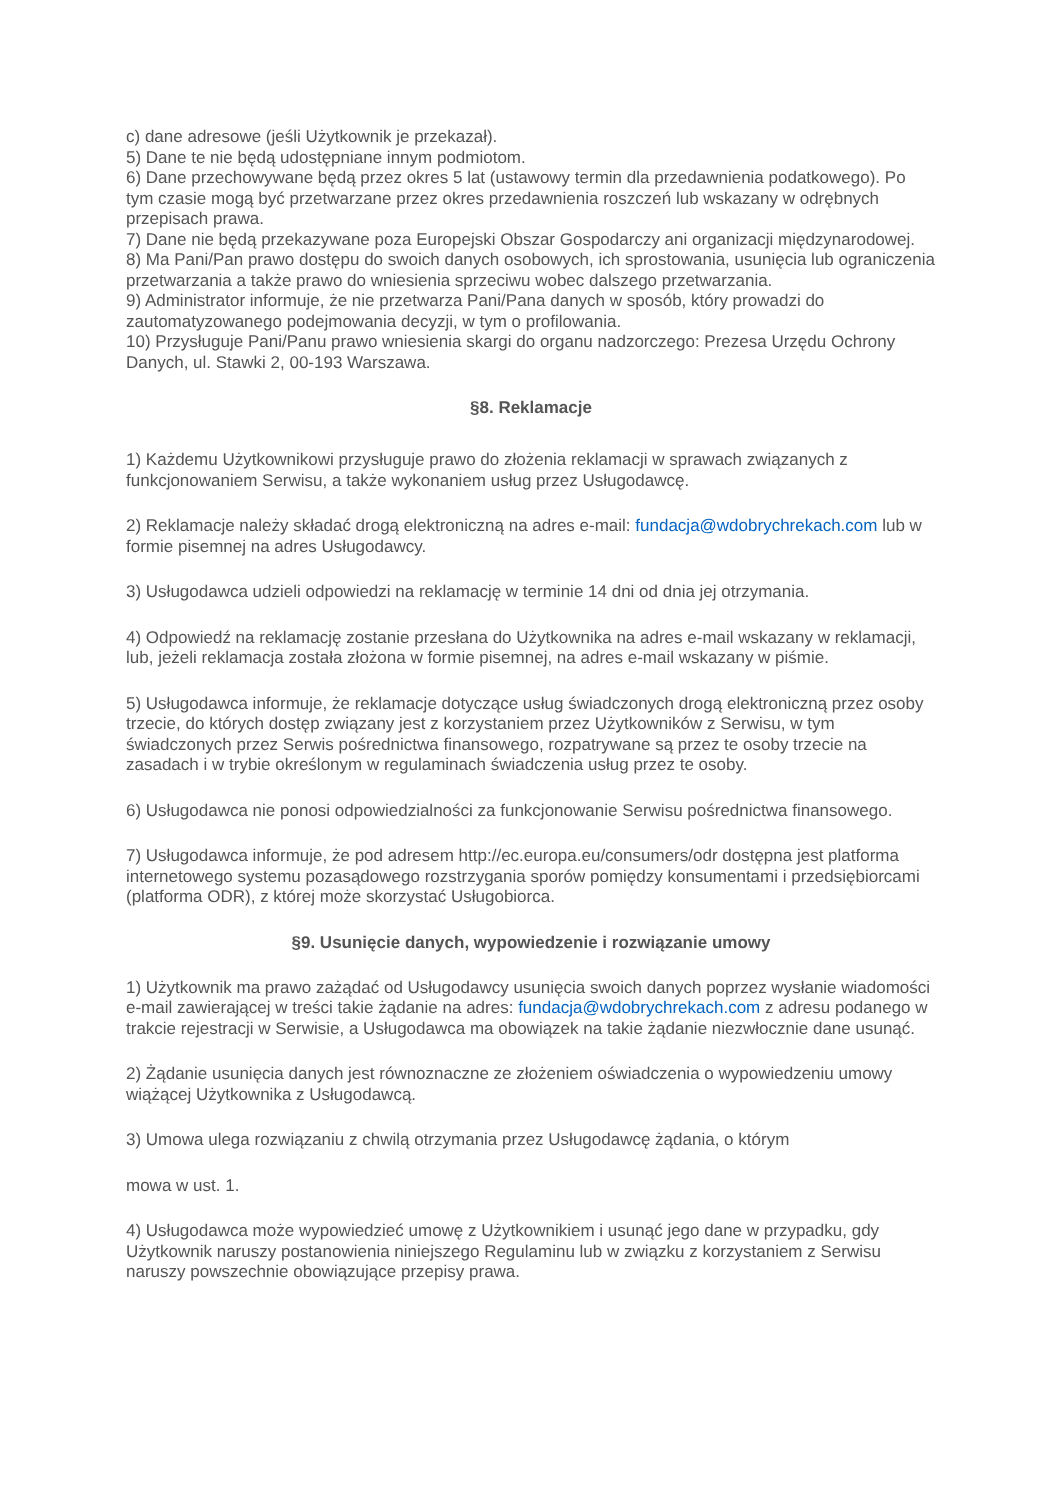c) dane adresowe (jeśli Użytkownik je przekazał).
5) Dane te nie będą udostępniane innym podmiotom.
6) Dane przechowywane będą przez okres 5 lat (ustawowy termin dla przedawnienia podatkowego). Po tym czasie mogą być przetwarzane przez okres przedawnienia roszczeń lub wskazany w odrębnych przepisach prawa.
7) Dane nie będą przekazywane poza Europejski Obszar Gospodarczy ani organizacji międzynarodowej.
8) Ma Pani/Pan prawo dostępu do swoich danych osobowych, ich sprostowania, usunięcia lub ograniczenia przetwarzania a także prawo do wniesienia sprzeciwu wobec dalszego przetwarzania.
9) Administrator informuje, że nie przetwarza Pani/Pana danych w sposób, który prowadzi do zautomatyzowanego podejmowania decyzji, w tym o profilowania.
10) Przysługuje Pani/Panu prawo wniesienia skargi do organu nadzorczego: Prezesa Urzędu Ochrony Danych, ul. Stawki 2, 00-193 Warszawa.
§8. Reklamacje
1) Każdemu Użytkownikowi przysługuje prawo do złożenia reklamacji w sprawach związanych z funkcjonowaniem Serwisu, a także wykonaniem usług przez Usługodawcę.
2) Reklamacje należy składać drogą elektroniczną na adres e-mail: fundacja@wdobrychrekach.com lub w formie pisemnej na adres Usługodawcy.
3) Usługodawca udzieli odpowiedzi na reklamację w terminie 14 dni od dnia jej otrzymania.
4) Odpowiedź na reklamację zostanie przesłana do Użytkownika na adres e-mail wskazany w reklamacji, lub, jeżeli reklamacja została złożona w formie pisemnej, na adres e-mail wskazany w piśmie.
5) Usługodawca informuje, że reklamacje dotyczące usług świadczonych drogą elektroniczną przez osoby trzecie, do których dostęp związany jest z korzystaniem przez Użytkowników z Serwisu, w tym świadczonych przez Serwis pośrednictwa finansowego, rozpatrywane są przez te osoby trzecie na zasadach i w trybie określonym w regulaminach świadczenia usług przez te osoby.
6) Usługodawca nie ponosi odpowiedzialności za funkcjonowanie Serwisu pośrednictwa finansowego.
7) Usługodawca informuje, że pod adresem http://ec.europa.eu/consumers/odr dostępna jest platforma internetowego systemu pozasądowego rozstrzygania sporów pomiędzy konsumentami i przedsiębiorcami (platforma ODR), z której może skorzystać Usługobiorca.
§9. Usunięcie danych, wypowiedzenie i rozwiązanie umowy
1) Użytkownik ma prawo zażądać od Usługodawcy usunięcia swoich danych poprzez wysłanie wiadomości e-mail zawierającej w treści takie żądanie na adres: fundacja@wdobrychrekach.com z adresu podanego w trakcie rejestracji w Serwisie, a Usługodawca ma obowiązek na takie żądanie niezwłocznie dane usunąć.
2) Żądanie usunięcia danych jest równoznaczne ze złożeniem oświadczenia o wypowiedzeniu umowy wiążącej Użytkownika z Usługodawcą.
3) Umowa ulega rozwiązaniu z chwilą otrzymania przez Usługodawcę żądania, o którym
mowa w ust. 1.
4) Usługodawca może wypowiedzieć umowę z Użytkownikiem i usunąć jego dane w przypadku, gdy Użytkownik naruszy postanowienia niniejszego Regulaminu lub w związku z korzystaniem z Serwisu naruszy powszechnie obowiązujące przepisy prawa.